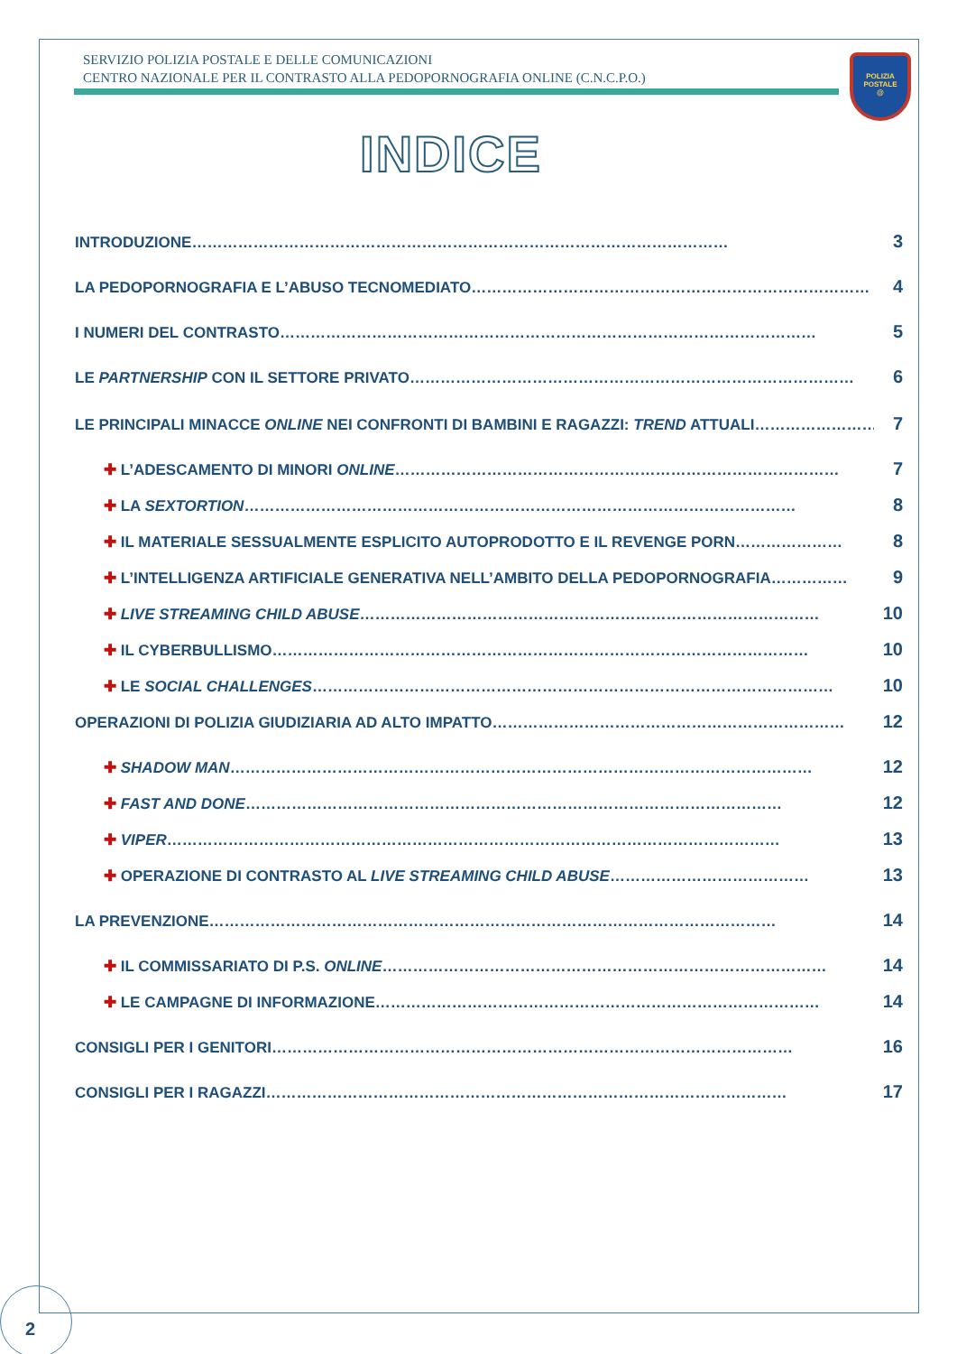SERVIZIO POLIZIA POSTALE E DELLE COMUNICAZIONI
CENTRO NAZIONALE PER IL CONTRASTO ALLA PEDOPORNOGRAFIA ONLINE (C.N.C.P.O.)
POLIZIA
POSTALE
@
INDICE
INTRODUZIONE …………………………………………………………………………………………… 3
LA PEDOPORNOGRAFIA E L’ABUSO TECNOMEDIATO …………………………………………………………………… 4
I NUMERI DEL CONTRASTO …………………………………………………………………………………………… 5
LE PARTNERSHIP CON IL SETTORE PRIVATO …………………………………………………………………………… 6
LE PRINCIPALI MINACCE ONLINE NEI CONFRONTI DI BAMBINI E RAGAZZI: TREND ATTUALI …………………… 7
✚ L’ADESCAMENTO DI MINORI ONLINE …………………………………………………………………………… 7
✚ LA SEXTORTION ……………………………………………………………………………………………… 8
✚ IL MATERIALE SESSUALMENTE ESPLICITO AUTOPRODOTTO E IL REVENGE PORN ………………… 8
✚ L’INTELLIGENZA ARTIFICIALE GENERATIVA NELL’AMBITO DELLA PEDOPORNOGRAFIA …………… 9
✚ LIVE STREAMING CHILD ABUSE ……………………………………………………………………………… 10
✚ IL CYBERBULLISMO …………………………………………………………………………………………… 10
✚ LE SOCIAL CHALLENGES ………………………………………………………………………………………… 10
OPERAZIONI DI POLIZIA GIUDIZIARIA AD ALTO IMPATTO …………………………………………………………… 12
✚ SHADOW MAN …………………………………………………………………………………………………… 12
✚ FAST AND DONE …………………………………………………………………………………………… 12
✚ VIPER ………………………………………………………………………………………………………… 13
✚ OPERAZIONE DI CONTRASTO AL LIVE STREAMING CHILD ABUSE ………………………………… 13
LA PREVENZIONE ………………………………………………………………………………………………… 14
✚ IL COMMISSARIATO DI P.S. ONLINE …………………………………………………………………………… 14
✚ LE CAMPAGNE DI INFORMAZIONE …………………………………………………………………………… 14
CONSIGLI PER I GENITORI ………………………………………………………………………………………… 16
CONSIGLI PER I RAGAZZI ………………………………………………………………………………………… 17
2